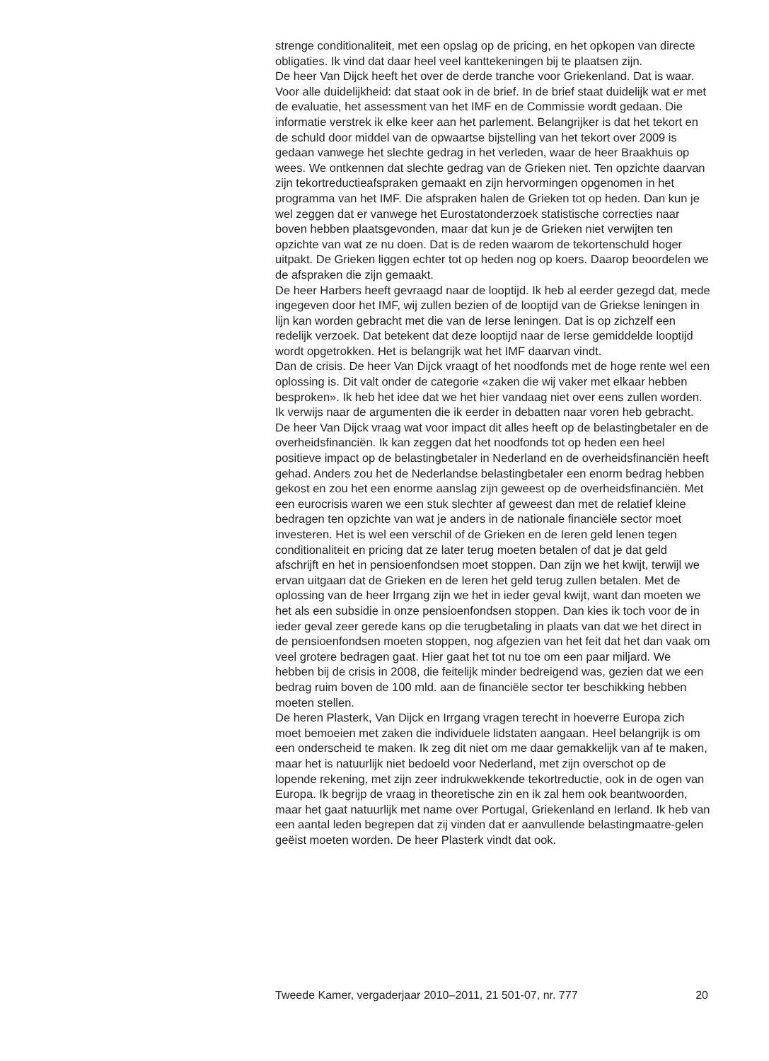strenge conditionaliteit, met een opslag op de pricing, en het opkopen van directe obligaties. Ik vind dat daar heel veel kanttekeningen bij te plaatsen zijn.
De heer Van Dijck heeft het over de derde tranche voor Griekenland. Dat is waar. Voor alle duidelijkheid: dat staat ook in de brief. In de brief staat duidelijk wat er met de evaluatie, het assessment van het IMF en de Commissie wordt gedaan. Die informatie verstrek ik elke keer aan het parlement. Belangrijker is dat het tekort en de schuld door middel van de opwaartse bijstelling van het tekort over 2009 is gedaan vanwege het slechte gedrag in het verleden, waar de heer Braakhuis op wees. We ontkennen dat slechte gedrag van de Grieken niet. Ten opzichte daarvan zijn tekortreductieafspraken gemaakt en zijn hervormingen opgenomen in het programma van het IMF. Die afspraken halen de Grieken tot op heden. Dan kun je wel zeggen dat er vanwege het Eurostatonderzoek statistische correcties naar boven hebben plaatsgevonden, maar dat kun je de Grieken niet verwijten ten opzichte van wat ze nu doen. Dat is de reden waarom de tekortenschuld hoger uitpakt. De Grieken liggen echter tot op heden nog op koers. Daarop beoordelen we de afspraken die zijn gemaakt.
De heer Harbers heeft gevraagd naar de looptijd. Ik heb al eerder gezegd dat, mede ingegeven door het IMF, wij zullen bezien of de looptijd van de Griekse leningen in lijn kan worden gebracht met die van de Ierse leningen. Dat is op zichzelf een redelijk verzoek. Dat betekent dat deze looptijd naar de Ierse gemiddelde looptijd wordt opgetrokken. Het is belangrijk wat het IMF daarvan vindt.
Dan de crisis. De heer Van Dijck vraagt of het noodfonds met de hoge rente wel een oplossing is. Dit valt onder de categorie «zaken die wij vaker met elkaar hebben besproken». Ik heb het idee dat we het hier vandaag niet over eens zullen worden. Ik verwijs naar de argumenten die ik eerder in debatten naar voren heb gebracht. De heer Van Dijck vraag wat voor impact dit alles heeft op de belastingbetaler en de overheidsfinanciën. Ik kan zeggen dat het noodfonds tot op heden een heel positieve impact op de belastingbetaler in Nederland en de overheidsfinanciën heeft gehad. Anders zou het de Nederlandse belastingbetaler een enorm bedrag hebben gekost en zou het een enorme aanslag zijn geweest op de overheidsfinanciën. Met een eurocrisis waren we een stuk slechter af geweest dan met de relatief kleine bedragen ten opzichte van wat je anders in de nationale financiële sector moet investeren. Het is wel een verschil of de Grieken en de Ieren geld lenen tegen conditionaliteit en pricing dat ze later terug moeten betalen of dat je dat geld afschrijft en het in pensioenfondsen moet stoppen. Dan zijn we het kwijt, terwijl we ervan uitgaan dat de Grieken en de Ieren het geld terug zullen betalen. Met de oplossing van de heer Irrgang zijn we het in ieder geval kwijt, want dan moeten we het als een subsidie in onze pensioenfondsen stoppen. Dan kies ik toch voor de in ieder geval zeer gerede kans op die terugbetaling in plaats van dat we het direct in de pensioenfondsen moeten stoppen, nog afgezien van het feit dat het dan vaak om veel grotere bedragen gaat. Hier gaat het tot nu toe om een paar miljard. We hebben bij de crisis in 2008, die feitelijk minder bedreigend was, gezien dat we een bedrag ruim boven de 100 mld. aan de financiële sector ter beschikking hebben moeten stellen.
De heren Plasterk, Van Dijck en Irrgang vragen terecht in hoeverre Europa zich moet bemoeien met zaken die individuele lidstaten aangaan. Heel belangrijk is om een onderscheid te maken. Ik zeg dit niet om me daar gemakkelijk van af te maken, maar het is natuurlijk niet bedoeld voor Nederland, met zijn overschot op de lopende rekening, met zijn zeer indrukwekkende tekortreductie, ook in de ogen van Europa. Ik begrijp de vraag in theoretische zin en ik zal hem ook beantwoorden, maar het gaat natuurlijk met name over Portugal, Griekenland en Ierland. Ik heb van een aantal leden begrepen dat zij vinden dat er aanvullende belastingmaatre-gelen geëist moeten worden. De heer Plasterk vindt dat ook.
Tweede Kamer, vergaderjaar 2010–2011, 21 501-07, nr. 777 20